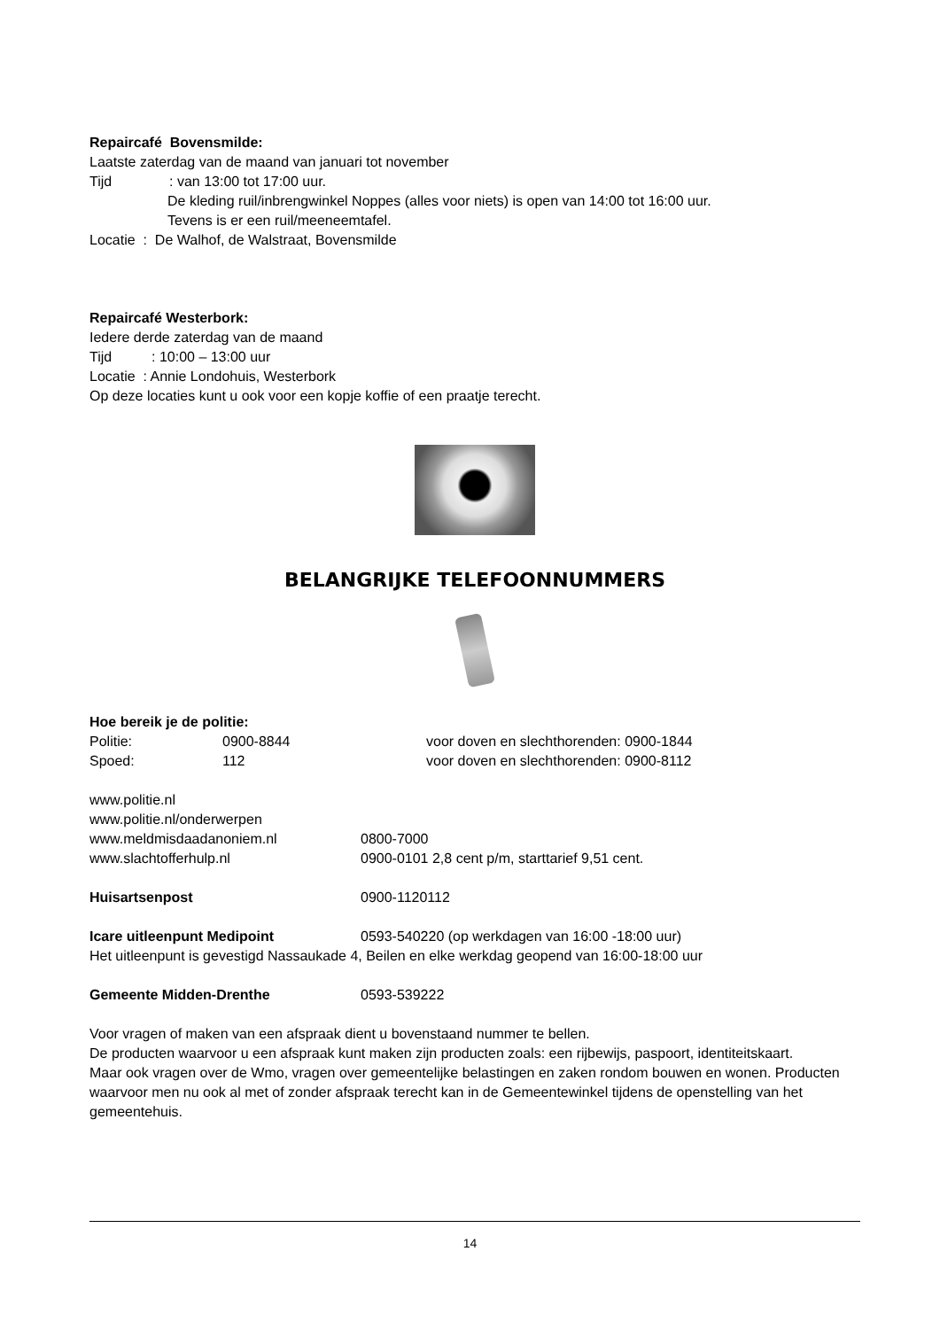Repaircafé Bovensmilde:
Laatste zaterdag van de maand van januari tot november
Tijd: van 13:00 tot 17:00 uur.
De kleding ruil/inbrengwinkel Noppes (alles voor niets) is open van 14:00 tot 16:00 uur.
Tevens is er een ruil/meeneemtafel.
Locatie : De Walhof, de Walstraat, Bovensmilde
Repaircafé Westerbork:
Iedere derde zaterdag van de maand
Tijd: 10:00 – 13:00 uur
Locatie : Annie Londohuis, Westerbork
Op deze locaties kunt u ook voor een kopje koffie of een praatje terecht.
BELANGRIJKE TELEFOONNUMMERS
Hoe bereik je de politie:
Politie: 0900-8844 voor doven en slechthorenden: 0900-1844
Spoed: 112 voor doven en slechthorenden: 0900-8112
www.politie.nl
www.politie.nl/onderwerpen
www.meldmisdaadanoniem.nl 0800-7000
www.slachtofferhulp.nl 0900-0101 2,8 cent p/m, starttarief 9,51 cent.
Huisartsenpost 0900-1120112
Icare uitleenpunt Medipoint 0593-540220 (op werkdagen van 16:00 -18:00 uur)
Het uitleenpunt is gevestigd Nassaukade 4, Beilen en elke werkdag geopend van 16:00-18:00 uur
Gemeente Midden-Drenthe 0593-539222
Voor vragen of maken van een afspraak dient u bovenstaand nummer te bellen.
De producten waarvoor u een afspraak kunt maken zijn producten zoals: een rijbewijs, paspoort, identiteitskaart.
Maar ook vragen over de Wmo, vragen over gemeentelijke belastingen en zaken rondom bouwen en wonen. Producten waarvoor men nu ook al met of zonder afspraak terecht kan in de Gemeentewinkel tijdens de openstelling van het gemeentehuis.
14